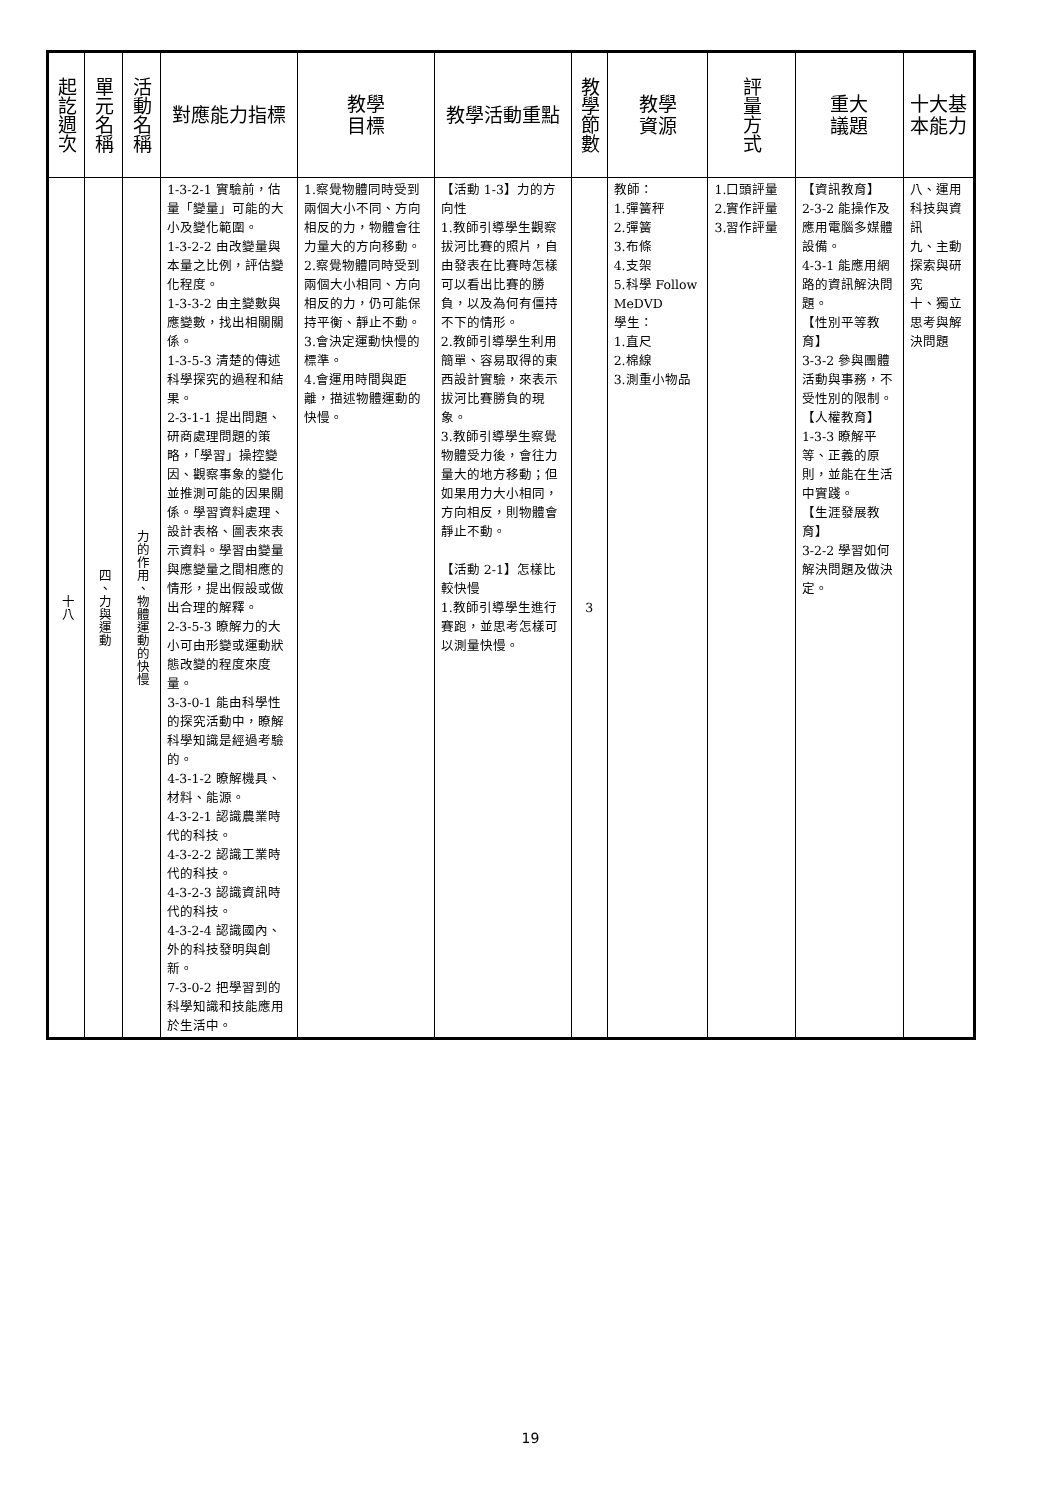| 起訖週次 | 單元名稱 | 活動名稱 | 對應能力指標 | 教學 目標 | 教學活動重點 | 教學節數 | 教學 資源 | 評量方式 | 重大 議題 | 十大基本能力 |
| --- | --- | --- | --- | --- | --- | --- | --- | --- | --- | --- |
| 十八 | 四、力與運動 | 力的作用、物體運動的快慢 | 1-3-2-1 實驗前，估量「變量」可能的大小及變化範圍。 1-3-2-2 由改變量與本量之比例，評估變化程度。 1-3-3-2 由主變數與應變數，找出相關關係。 1-3-5-3 清楚的傳述科學探究的過程和結果。 2-3-1-1 提出問題、研商處理問題的策略，「學習」操控變因、觀察事象的變化並推測可能的因果關係。學習資料處理、設計表格、圖表來表示資料。學習由變量與應變量之間相應的情形，提出假設或做出合理的解釋。 2-3-5-3 瞭解力的大小可由形變或運動狀態改變的程度來度量。 3-3-0-1 能由科學性的探究活動中，瞭解科學知識是經過考驗的。 4-3-1-2 瞭解機具、材料、能源。 4-3-2-1 認識農業時代的科技。 4-3-2-2 認識工業時代的科技。 4-3-2-3 認識資訊時代的科技。 4-3-2-4 認識國內、外的科技發明與創新。 7-3-0-2 把學習到的科學知識和技能應用於生活中。 | 1.察覺物體同時受到兩個大小不同、方向相反的力，物體會往力量大的方向移動。 2.察覺物體同時受到兩個大小相同、方向相反的力，仍可能保持平衡、靜止不動。 3.會決定運動快慢的標準。 4.會運用時間與距離，描述物體運動的快慢。 | 【活動 1-3】力的方向性 1.教師引導學生觀察拔河比賽的照片，自由發表在比賽時怎樣可以看出比賽的勝負，以及為何有僵持不下的情形。 2.教師引導學生利用簡單、容易取得的東西設計實驗，來表示拔河比賽勝負的現象。 3.教師引導學生察覺物體受力後，會往力量大的地方移動；但如果用力大小相同，方向相反，則物體會靜止不動。 【活動 2-1】怎樣比較快慢 1.教師引導學生進行賽跑，並思考怎樣可以測量快慢。 | 3 | 教師： 1.彈簧秤 2.彈簧 3.布條 4.支架 5.科學 Follow MeDVD 學生： 1.直尺 2.棉線 3.測重小物品 | 1.口頭評量 2.實作評量 3.習作評量 | 【資訊教育】 2-3-2 能操作及應用電腦多媒體設備。 4-3-1 能應用網路的資訊解決問題。 【性別平等教育】 3-3-2 參與團體活動與事務，不受性別的限制。 【人權教育】 1-3-3 瞭解平等、正義的原則，並能在生活中實踐。 【生涯發展教育】 3-2-2 學習如何解決問題及做決定。 | 八、運用科技與資訊 九、主動探索與研究 十、獨立思考與解決問題 |
19